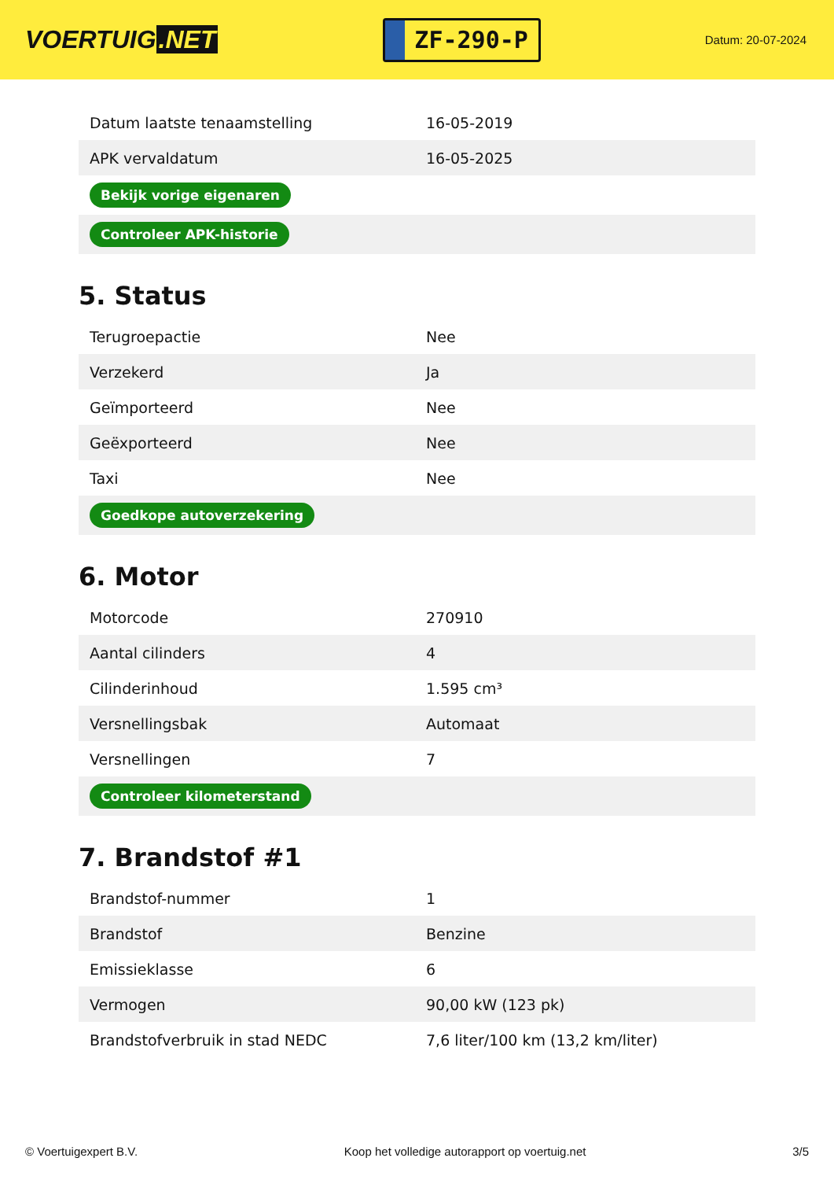VOERTUIG.NET
ZF-290-P
Datum: 20-07-2024
| Datum laatste tenaamstelling | 16-05-2019 |
| APK vervaldatum | 16-05-2025 |
| Bekijk vorige eigenaren | |
| Controleer APK-historie | |
5. Status
| Terugroepactie | Nee |
| Verzekerd | Ja |
| Geïmporteerd | Nee |
| Geëxporteerd | Nee |
| Taxi | Nee |
| Goedkope autoverzekering | |
6. Motor
| Motorcode | 270910 |
| Aantal cilinders | 4 |
| Cilinderinhoud | 1.595 cm³ |
| Versnellingsbak | Automaat |
| Versnellingen | 7 |
| Controleer kilometerstand | |
7. Brandstof #1
| Brandstof-nummer | 1 |
| Brandstof | Benzine |
| Emissieklasse | 6 |
| Vermogen | 90,00 kW (123 pk) |
| Brandstofverbruik in stad NEDC | 7,6 liter/100 km (13,2 km/liter) |
© Voertuigexpert B.V. Koop het volledige autorapport op voertuig.net 3/5